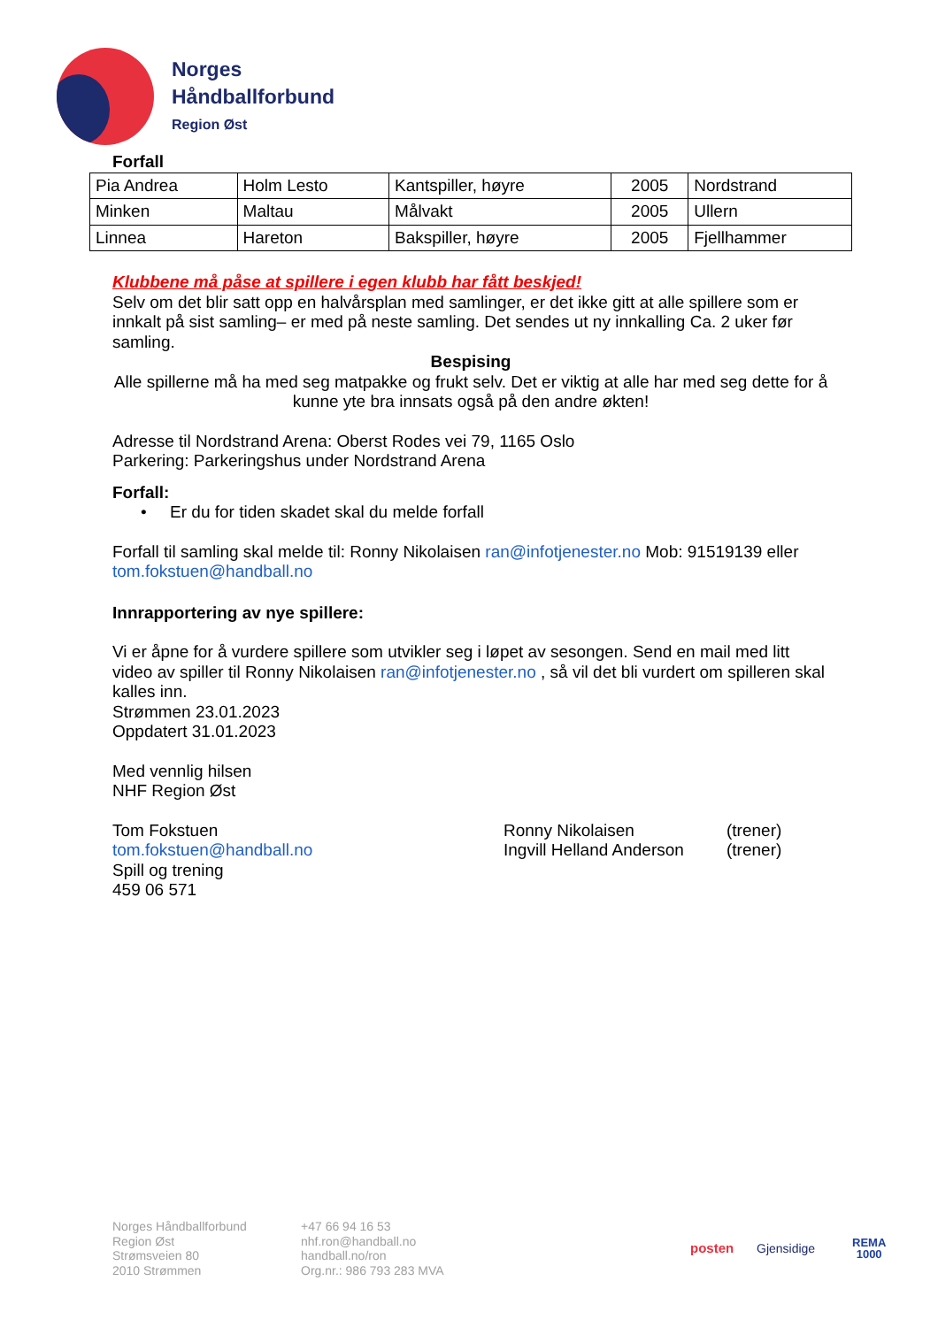Norges
Håndballforbund
Region Øst
Forfall
| Pia Andrea | Holm Lesto | Kantspiller, høyre | 2005 | Nordstrand |
| Minken | Maltau | Målvakt | 2005 | Ullern |
| Linnea | Hareton | Bakspiller, høyre | 2005 | Fjellhammer |
Klubbene må påse at spillere i egen klubb har fått beskjed!
Selv om det blir satt opp en halvårsplan med samlinger, er det ikke gitt at alle spillere som er innkalt på sist samling– er med på neste samling. Det sendes ut ny innkalling Ca. 2 uker før samling.
Bespising
Alle spillerne må ha med seg matpakke og frukt selv. Det er viktig at alle har med seg dette for å kunne yte bra innsats også på den andre økten!
Adresse til Nordstrand Arena: Oberst Rodes vei 79, 1165 Oslo
Parkering: Parkeringshus under Nordstrand Arena
Forfall:
• Er du for tiden skadet skal du melde forfall
Forfall til samling skal melde til: Ronny Nikolaisen ran@infotjenester.no Mob: 91519139 eller tom.fokstuen@handball.no
Innrapportering av nye spillere:
Vi er åpne for å vurdere spillere som utvikler seg i løpet av sesongen. Send en mail med litt video av spiller til Ronny Nikolaisen ran@infotjenester.no , så vil det bli vurdert om spilleren skal kalles inn.
Strømmen 23.01.2023
Oppdatert 31.01.2023
Med vennlig hilsen
NHF Region Øst
Tom Fokstuen
tom.fokstuen@handball.no
Spill og trening
459 06 571
Ronny Nikolaisen
Ingvill Helland Anderson
(trener)
(trener)
Norges Håndballforbund
Region Øst
Strømsveien 80
2010 Strømmen
+47 66 94 16 53
nhf.ron@handball.no
handball.no/ron
Org.nr.: 986 793 283 MVA
posten Gjensidige
REMA
1000